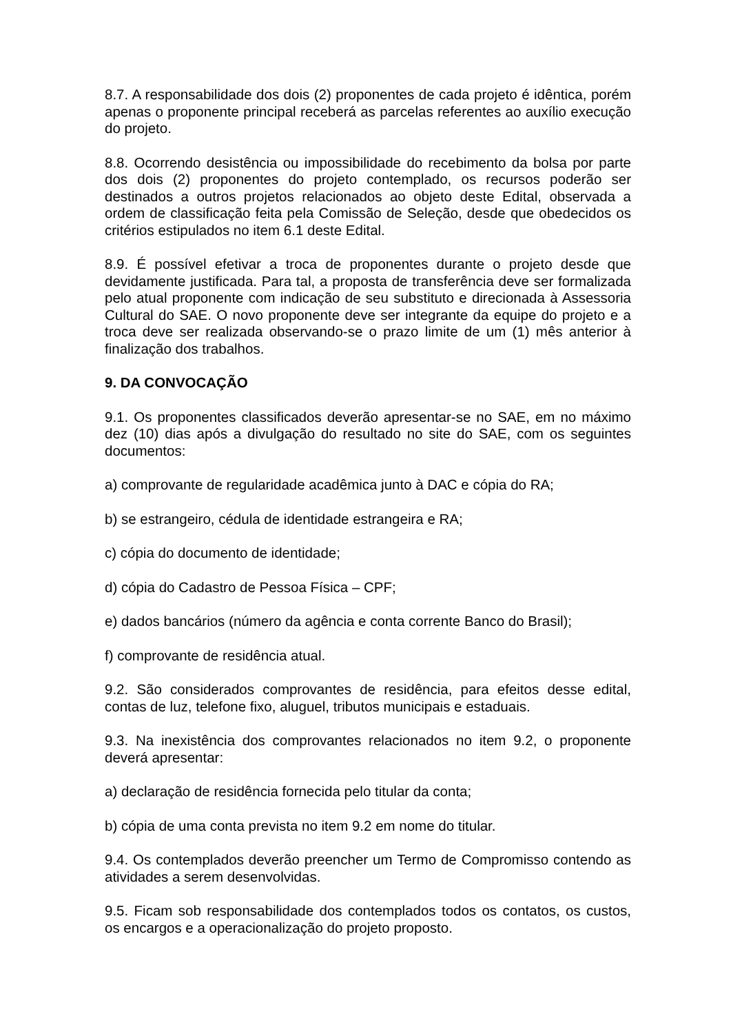8.7. A responsabilidade dos dois (2) proponentes de cada projeto é idêntica, porém apenas o proponente principal receberá as parcelas referentes ao auxílio execução do projeto.
8.8. Ocorrendo desistência ou impossibilidade do recebimento da bolsa por parte dos dois (2) proponentes do projeto contemplado, os recursos poderão ser destinados a outros projetos relacionados ao objeto deste Edital, observada a ordem de classificação feita pela Comissão de Seleção, desde que obedecidos os critérios estipulados no item 6.1 deste Edital.
8.9. É possível efetivar a troca de proponentes durante o projeto desde que devidamente justificada. Para tal, a proposta de transferência deve ser formalizada pelo atual proponente com indicação de seu substituto e direcionada à Assessoria Cultural do SAE. O novo proponente deve ser integrante da equipe do projeto e a troca deve ser realizada observando-se o prazo limite de um (1) mês anterior à finalização dos trabalhos.
9. DA CONVOCAÇÃO
9.1. Os proponentes classificados deverão apresentar-se no SAE, em no máximo dez (10) dias após a divulgação do resultado no site do SAE, com os seguintes documentos:
a) comprovante de regularidade acadêmica junto à DAC e cópia do RA;
b) se estrangeiro, cédula de identidade estrangeira e RA;
c) cópia do documento de identidade;
d) cópia do Cadastro de Pessoa Física – CPF;
e) dados bancários (número da agência e conta corrente Banco do Brasil);
f) comprovante de residência atual.
9.2. São considerados comprovantes de residência, para efeitos desse edital, contas de luz, telefone fixo, aluguel, tributos municipais e estaduais.
9.3. Na inexistência dos comprovantes relacionados no item 9.2, o proponente deverá apresentar:
a) declaração de residência fornecida pelo titular da conta;
b) cópia de uma conta prevista no item 9.2 em nome do titular.
9.4. Os contemplados deverão preencher um Termo de Compromisso contendo as atividades a serem desenvolvidas.
9.5. Ficam sob responsabilidade dos contemplados todos os contatos, os custos, os encargos e a operacionalização do projeto proposto.